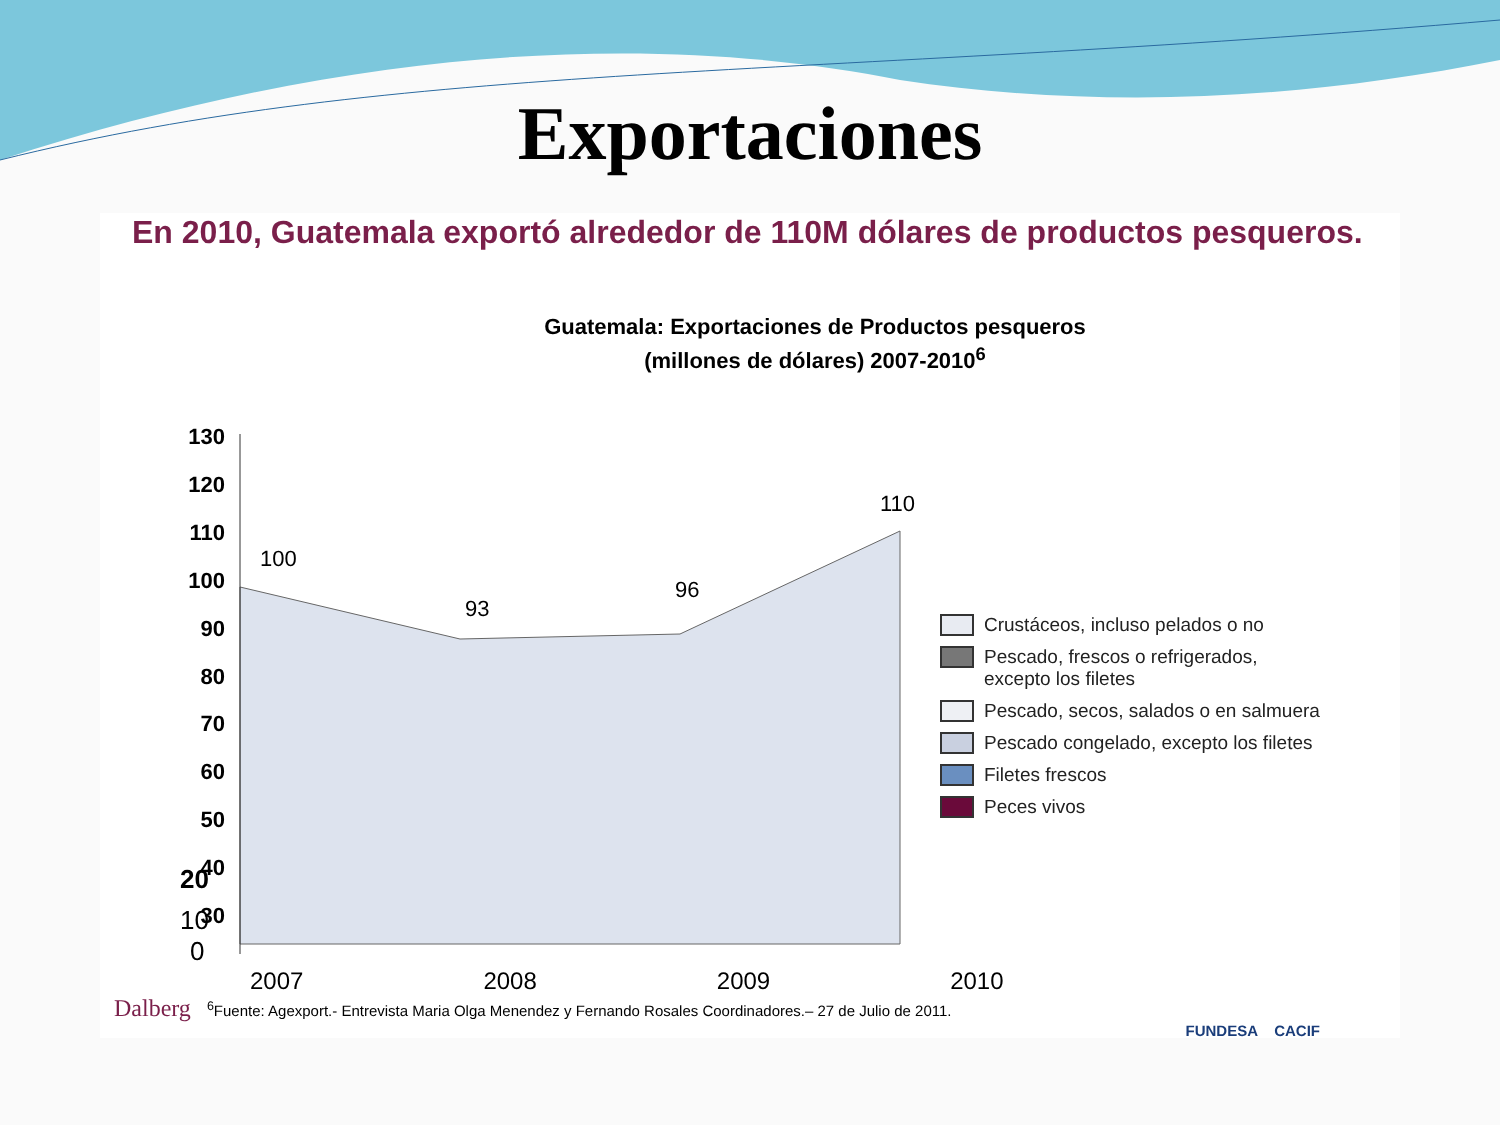Exportaciones
En 2010, Guatemala exportó alrededor de 110M dólares de productos pesqueros.
Guatemala: Exportaciones de Productos pesqueros
(millones de dólares) 2007-2010<sup>6</sup>
130
120
110
100
90
80
70
60
50
40
30
100
93
96
110
Crustáceos, incluso pelados o no
Pescado, frescos o refrigerados,
excepto los filetes
Pescado, secos, salados o en salmuera
Pescado congelado, excepto los filetes
Filetes frescos
Peces vivos
20
10
0
2007 2008 2009 2010
Dalberg <sup>6</sup>Fuente: Agexport.- Entrevista Maria Olga Menendez y Fernando Rosales Coordinadores.– 27 de Julio de 2011.
FUNDESA CACIF